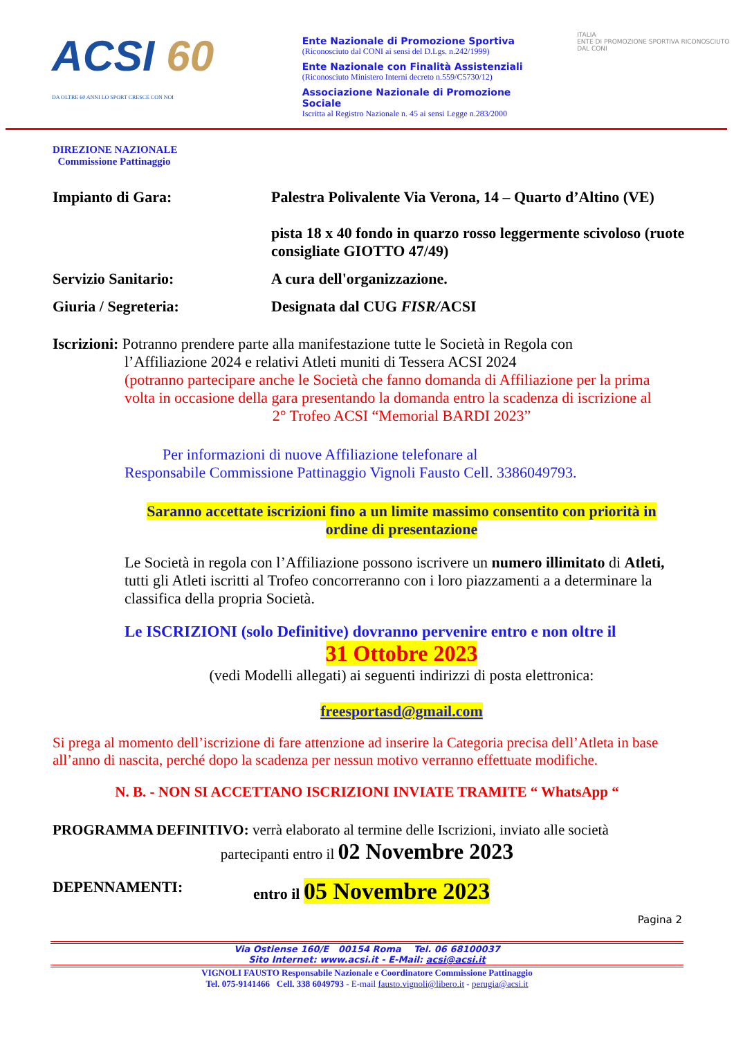ACSI 60
DA OLTRE 60 ANNI LO SPORT CRESCE CON NOI
Ente Nazionale di Promozione Sportiva
(Riconosciuto dal CONI ai sensi del D.Lgs. n.242/1999)
Ente Nazionale con Finalità Assistenziali
(Riconosciuto Ministero Interni decreto n.559/C5730/12)
Associazione Nazionale di Promozione Sociale
Iscritta al Registro Nazionale n. 45 ai sensi Legge n.283/2000
ITALIA
ENTE DI PROMOZIONE SPORTIVA RICONOSCIUTO DAL CONI
DIREZIONE NAZIONALE
Commissione Pattinaggio
Impianto di Gara: Palestra Polivalente Via Verona, 14 – Quarto d’Altino (VE)
pista 18 x 40 fondo in quarzo rosso leggermente scivoloso (ruote consigliate GIOTTO 47/49)
Servizio Sanitario: A cura dell'organizzazione.
Giuria / Segreteria: Designata dal CUG FISR/ACSI
Iscrizioni: Potranno prendere parte alla manifestazione tutte le Società in Regola con
l’Affiliazione 2024 e relativi Atleti muniti di Tessera ACSI 2024
(potranno partecipare anche le Società che fanno domanda di Affiliazione per la prima volta in occasione della gara presentando la domanda entro la scadenza di iscrizione al
2° Trofeo ACSI “Memorial BARDI 2023”
Per informazioni di nuove Affiliazione telefonare al
Responsabile Commissione Pattinaggio Vignoli Fausto Cell. 3386049793.
Saranno accettate iscrizioni fino a un limite massimo consentito con priorità in ordine di presentazione
Le Società in regola con l’Affiliazione possono iscrivere un numero illimitato di Atleti, tutti gli Atleti iscritti al Trofeo concorreranno con i loro piazzamenti a a determinare la classifica della propria Società.
Le ISCRIZIONI (solo Definitive) dovranno pervenire entro e non oltre il
31 Ottobre 2023
(vedi Modelli allegati) ai seguenti indirizzi di posta elettronica:
freesportasd@gmail.com
Si prega al momento dell’iscrizione di fare attenzione ad inserire la Categoria precisa dell’Atleta in base all’anno di nascita, perché dopo la scadenza per nessun motivo verranno effettuate modifiche.
N. B. - NON SI ACCETTANO ISCRIZIONI INVIATE TRAMITE “ WhatsApp “
PROGRAMMA DEFINITIVO: verrà elaborato al termine delle Iscrizioni, inviato alle società
partecipanti entro il 02 Novembre 2023
DEPENNAMENTI: entro il 05 Novembre 2023
Pagina 2
Via Ostiense 160/E 00154 Roma Tel. 06 68100037
Sito Internet: www.acsi.it - E-Mail: acsi@acsi.it
VIGNOLI FAUSTO Responsabile Nazionale e Coordinatore Commissione Pattinaggio
Tel. 075-9141466 Cell. 338 6049793 - E-mail fausto.vignoli@libero.it - perugia@acsi.it